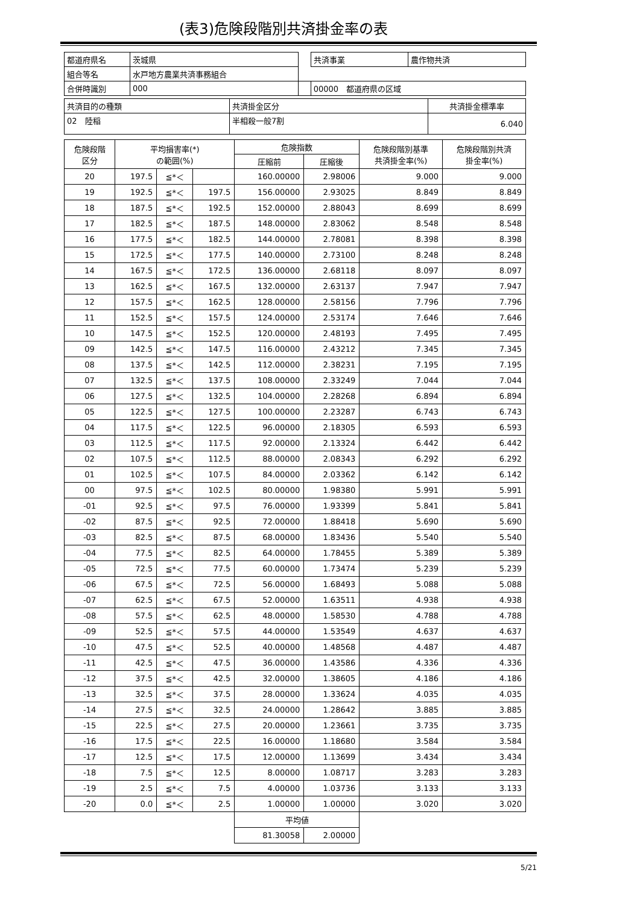(表3)危険段階別共済掛金率の表
| 都道府県名 | 茨城県 | | 共済事業 | 農作物共済 |
| 組合等名 | 水戸地方農業共済事務組合 | | | |
| 合併時識別 | 000 | | 00000 都道府県の区域 | |
| 共済目的の種類 | 共済掛金区分 | 共済掛金標準率 |
| 02 陸稲 | 半相殺一般7割 | 6.040 |
| 危険段階 区分 | 平均損害率(*) の範囲(%) | | | 危険指数 | | 危険段階別基準 共済掛金率(%) | 危険段階別共済 掛金率(%) |
| --- | --- | --- | --- | --- | --- | --- | --- |
| | | | | 圧縮前 | 圧縮後 | | |
| 20 | 197.5 | ≦*＜ | | 160.00000 | 2.98006 | 9.000 | 9.000 |
| 19 | 192.5 | ≦*＜ | 197.5 | 156.00000 | 2.93025 | 8.849 | 8.849 |
| 18 | 187.5 | ≦*＜ | 192.5 | 152.00000 | 2.88043 | 8.699 | 8.699 |
| 17 | 182.5 | ≦*＜ | 187.5 | 148.00000 | 2.83062 | 8.548 | 8.548 |
| 16 | 177.5 | ≦*＜ | 182.5 | 144.00000 | 2.78081 | 8.398 | 8.398 |
| 15 | 172.5 | ≦*＜ | 177.5 | 140.00000 | 2.73100 | 8.248 | 8.248 |
| 14 | 167.5 | ≦*＜ | 172.5 | 136.00000 | 2.68118 | 8.097 | 8.097 |
| 13 | 162.5 | ≦*＜ | 167.5 | 132.00000 | 2.63137 | 7.947 | 7.947 |
| 12 | 157.5 | ≦*＜ | 162.5 | 128.00000 | 2.58156 | 7.796 | 7.796 |
| 11 | 152.5 | ≦*＜ | 157.5 | 124.00000 | 2.53174 | 7.646 | 7.646 |
| 10 | 147.5 | ≦*＜ | 152.5 | 120.00000 | 2.48193 | 7.495 | 7.495 |
| 09 | 142.5 | ≦*＜ | 147.5 | 116.00000 | 2.43212 | 7.345 | 7.345 |
| 08 | 137.5 | ≦*＜ | 142.5 | 112.00000 | 2.38231 | 7.195 | 7.195 |
| 07 | 132.5 | ≦*＜ | 137.5 | 108.00000 | 2.33249 | 7.044 | 7.044 |
| 06 | 127.5 | ≦*＜ | 132.5 | 104.00000 | 2.28268 | 6.894 | 6.894 |
| 05 | 122.5 | ≦*＜ | 127.5 | 100.00000 | 2.23287 | 6.743 | 6.743 |
| 04 | 117.5 | ≦*＜ | 122.5 | 96.00000 | 2.18305 | 6.593 | 6.593 |
| 03 | 112.5 | ≦*＜ | 117.5 | 92.00000 | 2.13324 | 6.442 | 6.442 |
| 02 | 107.5 | ≦*＜ | 112.5 | 88.00000 | 2.08343 | 6.292 | 6.292 |
| 01 | 102.5 | ≦*＜ | 107.5 | 84.00000 | 2.03362 | 6.142 | 6.142 |
| 00 | 97.5 | ≦*＜ | 102.5 | 80.00000 | 1.98380 | 5.991 | 5.991 |
| -01 | 92.5 | ≦*＜ | 97.5 | 76.00000 | 1.93399 | 5.841 | 5.841 |
| -02 | 87.5 | ≦*＜ | 92.5 | 72.00000 | 1.88418 | 5.690 | 5.690 |
| -03 | 82.5 | ≦*＜ | 87.5 | 68.00000 | 1.83436 | 5.540 | 5.540 |
| -04 | 77.5 | ≦*＜ | 82.5 | 64.00000 | 1.78455 | 5.389 | 5.389 |
| -05 | 72.5 | ≦*＜ | 77.5 | 60.00000 | 1.73474 | 5.239 | 5.239 |
| -06 | 67.5 | ≦*＜ | 72.5 | 56.00000 | 1.68493 | 5.088 | 5.088 |
| -07 | 62.5 | ≦*＜ | 67.5 | 52.00000 | 1.63511 | 4.938 | 4.938 |
| -08 | 57.5 | ≦*＜ | 62.5 | 48.00000 | 1.58530 | 4.788 | 4.788 |
| -09 | 52.5 | ≦*＜ | 57.5 | 44.00000 | 1.53549 | 4.637 | 4.637 |
| -10 | 47.5 | ≦*＜ | 52.5 | 40.00000 | 1.48568 | 4.487 | 4.487 |
| -11 | 42.5 | ≦*＜ | 47.5 | 36.00000 | 1.43586 | 4.336 | 4.336 |
| -12 | 37.5 | ≦*＜ | 42.5 | 32.00000 | 1.38605 | 4.186 | 4.186 |
| -13 | 32.5 | ≦*＜ | 37.5 | 28.00000 | 1.33624 | 4.035 | 4.035 |
| -14 | 27.5 | ≦*＜ | 32.5 | 24.00000 | 1.28642 | 3.885 | 3.885 |
| -15 | 22.5 | ≦*＜ | 27.5 | 20.00000 | 1.23661 | 3.735 | 3.735 |
| -16 | 17.5 | ≦*＜ | 22.5 | 16.00000 | 1.18680 | 3.584 | 3.584 |
| -17 | 12.5 | ≦*＜ | 17.5 | 12.00000 | 1.13699 | 3.434 | 3.434 |
| -18 | 7.5 | ≦*＜ | 12.5 | 8.00000 | 1.08717 | 3.283 | 3.283 |
| -19 | 2.5 | ≦*＜ | 7.5 | 4.00000 | 1.03736 | 3.133 | 3.133 |
| -20 | 0.0 | ≦*＜ | 2.5 | 1.00000 | 1.00000 | 3.020 | 3.020 |
| | | | | 平均値 | | | |
| | | | | 81.30058 | 2.00000 | | |
5/21